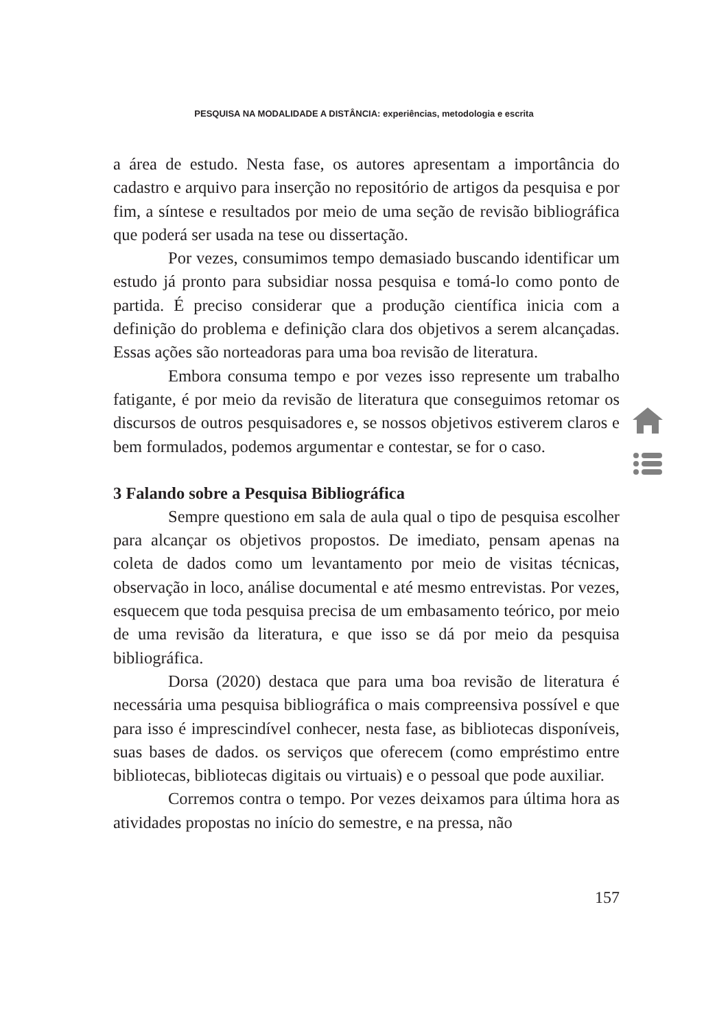PESQUISA NA MODALIDADE A DISTÂNCIA: experiências, metodologia e escrita
a área de estudo. Nesta fase, os autores apresentam a importância do cadastro e arquivo para inserção no repositório de artigos da pesquisa e por fim, a síntese e resultados por meio de uma seção de revisão bibliográfica que poderá ser usada na tese ou dissertação.
Por vezes, consumimos tempo demasiado buscando identificar um estudo já pronto para subsidiar nossa pesquisa e tomá-lo como ponto de partida. É preciso considerar que a produção científica inicia com a definição do problema e definição clara dos objetivos a serem alcançadas. Essas ações são norteadoras para uma boa revisão de literatura.
Embora consuma tempo e por vezes isso represente um trabalho fatigante, é por meio da revisão de literatura que conseguimos retomar os discursos de outros pesquisadores e, se nossos objetivos estiverem claros e bem formulados, podemos argumentar e contestar, se for o caso.
3 Falando sobre a Pesquisa Bibliográfica
Sempre questiono em sala de aula qual o tipo de pesquisa escolher para alcançar os objetivos propostos. De imediato, pensam apenas na coleta de dados como um levantamento por meio de visitas técnicas, observação in loco, análise documental e até mesmo entrevistas. Por vezes, esquecem que toda pesquisa precisa de um embasamento teórico, por meio de uma revisão da literatura, e que isso se dá por meio da pesquisa bibliográfica.
Dorsa (2020) destaca que para uma boa revisão de literatura é necessária uma pesquisa bibliográfica o mais compreensiva possível e que para isso é imprescindível conhecer, nesta fase, as bibliotecas disponíveis, suas bases de dados. os serviços que oferecem (como empréstimo entre bibliotecas, bibliotecas digitais ou virtuais) e o pessoal que pode auxiliar.
Corremos contra o tempo. Por vezes deixamos para última hora as atividades propostas no início do semestre, e na pressa, não
157